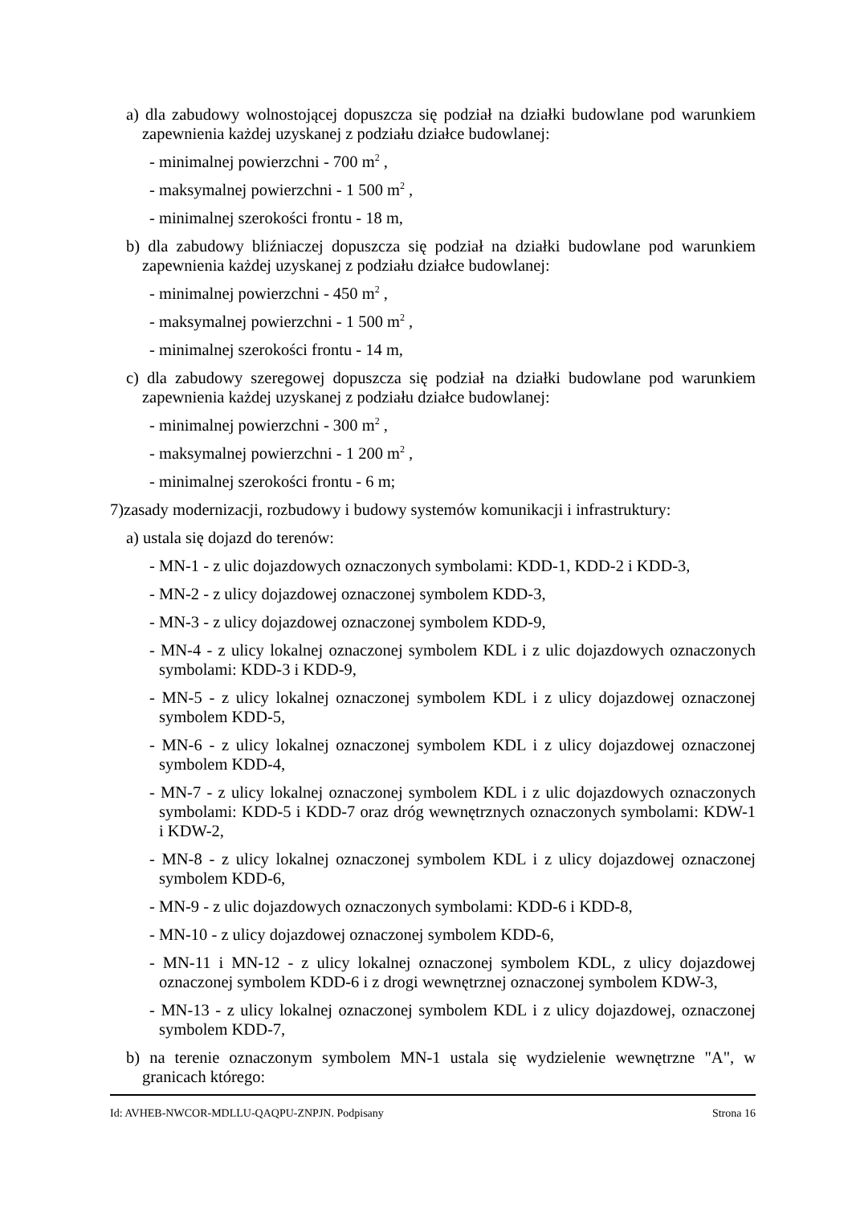a) dla zabudowy wolnostojącej dopuszcza się podział na działki budowlane pod warunkiem zapewnienia każdej uzyskanej z podziału działce budowlanej:
- minimalnej powierzchni - 700 m<sup>2</sup> ,
- maksymalnej powierzchni - 1 500 m<sup>2</sup> ,
- minimalnej szerokości frontu - 18 m,
b) dla zabudowy bliźniaczej dopuszcza się podział na działki budowlane pod warunkiem zapewnienia każdej uzyskanej z podziału działce budowlanej:
- minimalnej powierzchni - 450 m<sup>2</sup> ,
- maksymalnej powierzchni - 1 500 m<sup>2</sup> ,
- minimalnej szerokości frontu - 14 m,
c) dla zabudowy szeregowej dopuszcza się podział na działki budowlane pod warunkiem zapewnienia każdej uzyskanej z podziału działce budowlanej:
- minimalnej powierzchni - 300 m<sup>2</sup> ,
- maksymalnej powierzchni - 1 200 m<sup>2</sup> ,
- minimalnej szerokości frontu - 6 m;
7)zasady modernizacji, rozbudowy i budowy systemów komunikacji i infrastruktury:
a) ustala się dojazd do terenów:
- MN-1 - z ulic dojazdowych oznaczonych symbolami: KDD-1, KDD-2 i KDD-3,
- MN-2 - z ulicy dojazdowej oznaczonej symbolem KDD-3,
- MN-3 - z ulicy dojazdowej oznaczonej symbolem KDD-9,
- MN-4 - z ulicy lokalnej oznaczonej symbolem KDL i z ulic dojazdowych oznaczonych symbolami: KDD-3 i KDD-9,
- MN-5 - z ulicy lokalnej oznaczonej symbolem KDL i z ulicy dojazdowej oznaczonej symbolem KDD-5,
- MN-6 - z ulicy lokalnej oznaczonej symbolem KDL i z ulicy dojazdowej oznaczonej symbolem KDD-4,
- MN-7 - z ulicy lokalnej oznaczonej symbolem KDL i z ulic dojazdowych oznaczonych symbolami: KDD-5 i KDD-7 oraz dróg wewnętrznych oznaczonych symbolami: KDW-1 i KDW-2,
- MN-8 - z ulicy lokalnej oznaczonej symbolem KDL i z ulicy dojazdowej oznaczonej symbolem KDD-6,
- MN-9 - z ulic dojazdowych oznaczonych symbolami: KDD-6 i KDD-8,
- MN-10 - z ulicy dojazdowej oznaczonej symbolem KDD-6,
- MN-11 i MN-12 - z ulicy lokalnej oznaczonej symbolem KDL, z ulicy dojazdowej oznaczonej symbolem KDD-6 i z drogi wewnętrznej oznaczonej symbolem KDW-3,
- MN-13 - z ulicy lokalnej oznaczonej symbolem KDL i z ulicy dojazdowej, oznaczonej symbolem KDD-7,
b) na terenie oznaczonym symbolem MN-1 ustala się wydzielenie wewnętrzne "A", w granicach którego:
Id: AVHEB-NWCOR-MDLLU-QAQPU-ZNPJN. Podpisany Strona 16